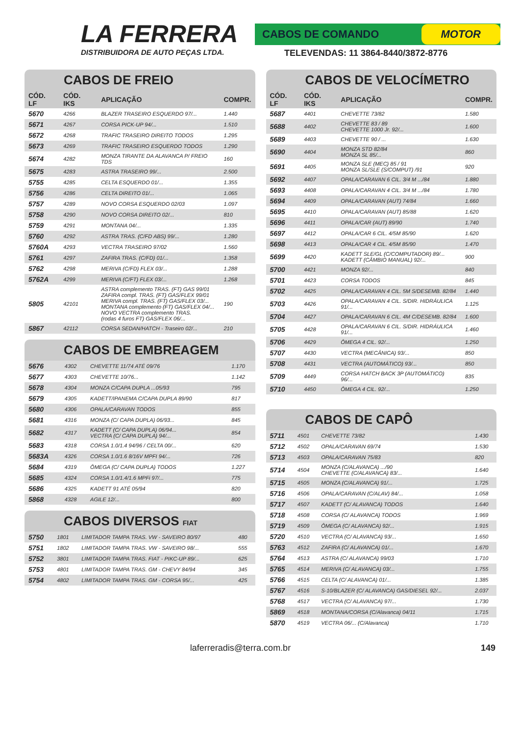LA FERRERA
DISTRIBUIDORA DE AUTO PEÇAS LTDA.
CABOS DE COMANDO MOTOR
TELEVENDAS: 11 3864-8440/3872-8776
CABOS DE FREIO
| CÓD. LF | CÓD. IKS | APLICAÇÃO | COMPR. |
| --- | --- | --- | --- |
| 5670 | 4266 | BLAZER TRASEIRO ESQUERDO 97/... | 1.440 |
| 5671 | 4267 | CORSA PICK-UP 94/... | 1.510 |
| 5672 | 4268 | TRAFIC TRASEIRO DIREITO TODOS | 1.295 |
| 5673 | 4269 | TRAFIC TRASEIRO ESQUERDO TODOS | 1.290 |
| 5674 | 4282 | MONZA TIRANTE DA ALAVANCA P/ FREIO TDS | 160 |
| 5675 | 4283 | ASTRA TRASEIRO 99/... | 2.500 |
| 5755 | 4285 | CELTA ESQUERDO 01/... | 1.355 |
| 5756 | 4286 | CELTA DIREITO 01/... | 1.065 |
| 5757 | 4289 | NOVO CORSA ESQUERDO 02/03 | 1.097 |
| 5758 | 4290 | NOVO CORSA DIREITO 02/... | 810 |
| 5759 | 4291 | MONTANA 04/... | 1.335 |
| 5760 | 4292 | ASTRA TRAS. (C/FD ABS) 99/... | 1.280 |
| 5760A | 4293 | VECTRA TRASEIRO 97/02 | 1.560 |
| 5761 | 4297 | ZAFIRA TRAS. (C/FD) 01/... | 1.358 |
| 5762 | 4298 | MERIVA (C/FD) FLEX 03/... | 1.288 |
| 5762A | 4299 | MERIVA (C/FT) FLEX 03/... | 1.268 |
| 5805 | 42101 | ASTRA complemento TRAS. (FT) GAS 99/01 ZAFIRA compl. TRAS. (FT) GAS/FLEX 99/01 MERIVA compl. TRAS. (FT) GAS/FLEX 03/... MONTANA complemento (FT) GAS/FLEX 04/... NOVO VECTRA complemento TRAS. (rodas 4 furos FT) GAS/FLEX 06/... | 190 |
| 5867 | 42112 | CORSA SEDAN/HATCH - Traseiro 02/... | 210 |
CABOS DE EMBREAGEM
| 5676 | 4302 | CHEVETTE 11/74 ATÉ 09/76 | 1.170 |
| 5677 | 4303 | CHEVETTE 10/76... | 1.142 |
| 5678 | 4304 | MONZA C/CAPA DUPLA ...05/93 | 795 |
| 5679 | 4305 | KADETT/IPANEMA C/CAPA DUPLA 89/90 | 817 |
| 5680 | 4306 | OPALA/CARAVAN TODOS | 855 |
| 5681 | 4316 | MONZA (C/ CAPA DUPLA) 06/93... | 845 |
| 5682 | 4317 | KADETT (C/ CAPA DUPLA) 06/94... VECTRA (C/ CAPA DUPLA) 94/... | 854 |
| 5683 | 4318 | CORSA 1.0/1.4 94/96 / CELTA 00/... | 620 |
| 5683A | 4326 | CORSA 1.0/1.6 8/16V MPFI 94/... | 726 |
| 5684 | 4319 | ÔMEGA (C/ CAPA DUPLA) TODOS | 1.227 |
| 5685 | 4324 | CORSA 1.0/1.4/1.6 MPFi 97/... | 775 |
| 5686 | 4325 | KADETT 91 ATÉ 05/94 | 820 |
| 5868 | 4328 | AGILE 12/... | 800 |
CABOS DIVERSOS FIAT
| 5750 | 1801 | LIMITADOR TAMPA TRAS. VW - SAVEIRO 80/97 | 480 |
| 5751 | 1802 | LIMITADOR TAMPA TRAS. VW - SAVEIRO 98/... | 555 |
| 5752 | 3801 | LIMITADOR TAMPA TRAS. FIAT - PIKC-UP 89/... | 625 |
| 5753 | 4801 | LIMITADOR TAMPA TRAS. GM - CHEVY 84/94 | 345 |
| 5754 | 4802 | LIMITADOR TAMPA TRAS. GM - CORSA 95/... | 425 |
CABOS DE VELOCÍMETRO
| CÓD. LF | CÓD. IKS | APLICAÇÃO | COMPR. |
| --- | --- | --- | --- |
| 5687 | 4401 | CHEVETTE 73/82 | 1.580 |
| 5688 | 4402 | CHEVETTE 83 / 89 CHEVETTE 1000 Jr. 92/... | 1.600 |
| 5689 | 4403 | CHEVETTE 90 / ... | 1.630 |
| 5690 | 4404 | MONZA STD 82/84 MONZA SL 85/... | 860 |
| 5691 | 4405 | MONZA SLE (MEC) 85 / 91 MONZA SL/SLE (S/COMPUT) /91 | 920 |
| 5692 | 4407 | OPALA/CARAVAN 6 CIL. 3/4 M .../84 | 1.880 |
| 5693 | 4408 | OPALA/CARAVAN 4 CIL. 3/4 M .../84 | 1.780 |
| 5694 | 4409 | OPALA/CARAVAN (AUT) 74/84 | 1.660 |
| 5695 | 4410 | OPALA/CARAVAN (AUT) 85/88 | 1.620 |
| 5696 | 4411 | OPALA/CAR (AUT) 89/90 | 1.740 |
| 5697 | 4412 | OPALA/CAR 6 CIL. 4/5M 85/90 | 1.620 |
| 5698 | 4413 | OPALA/CAR 4 CIL. 4/5M 85/90 | 1.470 |
| 5699 | 4420 | KADETT SLE/GL (C/COMPUTADOR) 89/... KADETT (CÂMBIO MANUAL) 92/... | 900 |
| 5700 | 4421 | MONZA 92/... | 840 |
| 5701 | 4423 | CORSA TODOS | 845 |
| 5702 | 4425 | OPALA/CARAVAN 4 CIL. 5M S/DESEMB. 82/84 | 1.440 |
| 5703 | 4426 | OPALA/CARAVAN 4 CIL. S/DIR. HIDRÁULICA 91/... | 1.125 |
| 5704 | 4427 | OPALA/CARAVAN 6 CIL. 4M C/DESEMB. 82/84 | 1.600 |
| 5705 | 4428 | OPALA/CARAVAN 6 CIL. S/DIR. HIDRÁULICA 91/... | 1.460 |
| 5706 | 4429 | ÔMEGA 4 CIL. 92/... | 1.250 |
| 5707 | 4430 | VECTRA (MECÂNICA) 93/... | 850 |
| 5708 | 4431 | VECTRA (AUTOMÁTICO) 93/... | 850 |
| 5709 | 4449 | CORSA HATCH BACK 3P (AUTOMÁTICO) 96/... | 835 |
| 5710 | 4450 | ÔMEGA 4 CIL. 92/... | 1.250 |
CABOS DE CAPÔ
| 5711 | 4501 | CHEVETTE 73/82 | 1.430 |
| 5712 | 4502 | OPALA/CARAVAN 69/74 | 1.530 |
| 5713 | 4503 | OPALA/CARAVAN 75/83 | 820 |
| 5714 | 4504 | MONZA (C/ALAVANCA) .../90 CHEVETTE (C/ALAVANCA) 83/... | 1.640 |
| 5715 | 4505 | MONZA (C/ALAVANCA) 91/... | 1.725 |
| 5716 | 4506 | OPALA/CARAVAN (C/ALAV) 84/... | 1.058 |
| 5717 | 4507 | KADETT (C/ ALAVANCA) TODOS | 1.640 |
| 5718 | 4508 | CORSA (C/ ALAVANCA) TODOS | 1.969 |
| 5719 | 4509 | ÔMEGA (C/ ALAVANCA) 92/... | 1.915 |
| 5720 | 4510 | VECTRA (C/ ALAVANCA) 93/... | 1.650 |
| 5763 | 4512 | ZAFIRA (C/ ALAVANCA) 01/... | 1.670 |
| 5764 | 4513 | ASTRA (C/ ALAVANCA) 99/03 | 1.710 |
| 5765 | 4514 | MERIVA (C/ ALAVANCA) 03/... | 1.755 |
| 5766 | 4515 | CELTA (C/ ALAVANCA) 01/... | 1.385 |
| 5767 | 4516 | S-10/BLAZER (C/ ALAVANCA) GAS/DIESEL 92/... | 2.037 |
| 5768 | 4517 | VECTRA (C/ ALAVANCA) 97/... | 1.730 |
| 5869 | 4518 | MONTANA/CORSA (C/Alavanca) 04/11 | 1.715 |
| 5870 | 4519 | VECTRA 06/... (C/Alavanca) | 1.710 |
laferreradis@terra.com.br 149